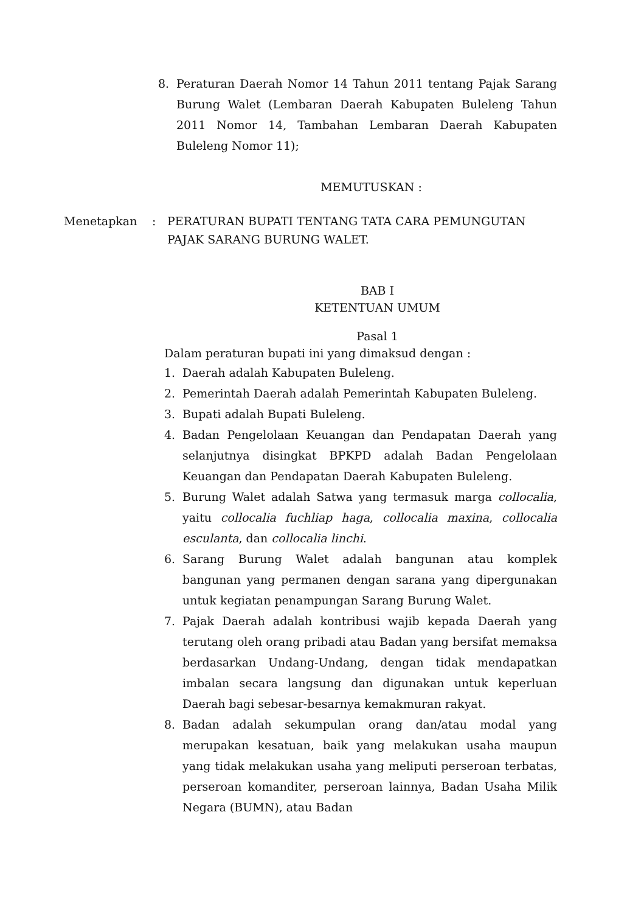8. Peraturan Daerah Nomor 14 Tahun 2011 tentang Pajak Sarang Burung Walet (Lembaran Daerah Kabupaten Buleleng Tahun 2011 Nomor 14, Tambahan Lembaran Daerah Kabupaten Buleleng Nomor 11);
MEMUTUSKAN :
Menetapkan: PERATURAN BUPATI TENTANG TATA CARA PEMUNGUTAN PAJAK SARANG BURUNG WALET.
BAB I
KETENTUAN UMUM
Pasal 1
Dalam peraturan bupati ini yang dimaksud dengan :
1. Daerah adalah Kabupaten Buleleng.
2. Pemerintah Daerah adalah Pemerintah Kabupaten Buleleng.
3. Bupati adalah Bupati Buleleng.
4. Badan Pengelolaan Keuangan dan Pendapatan Daerah yang selanjutnya disingkat BPKPD adalah Badan Pengelolaan Keuangan dan Pendapatan Daerah Kabupaten Buleleng.
5. Burung Walet adalah Satwa yang termasuk marga collocalia, yaitu collocalia fuchliap haga, collocalia maxina, collocalia esculanta, dan collocalia linchi.
6. Sarang Burung Walet adalah bangunan atau komplek bangunan yang permanen dengan sarana yang dipergunakan untuk kegiatan penampungan Sarang Burung Walet.
7. Pajak Daerah adalah kontribusi wajib kepada Daerah yang terutang oleh orang pribadi atau Badan yang bersifat memaksa berdasarkan Undang-Undang, dengan tidak mendapatkan imbalan secara langsung dan digunakan untuk keperluan Daerah bagi sebesar-besarnya kemakmuran rakyat.
8. Badan adalah sekumpulan orang dan/atau modal yang merupakan kesatuan, baik yang melakukan usaha maupun yang tidak melakukan usaha yang meliputi perseroan terbatas, perseroan komanditer, perseroan lainnya, Badan Usaha Milik Negara (BUMN), atau Badan